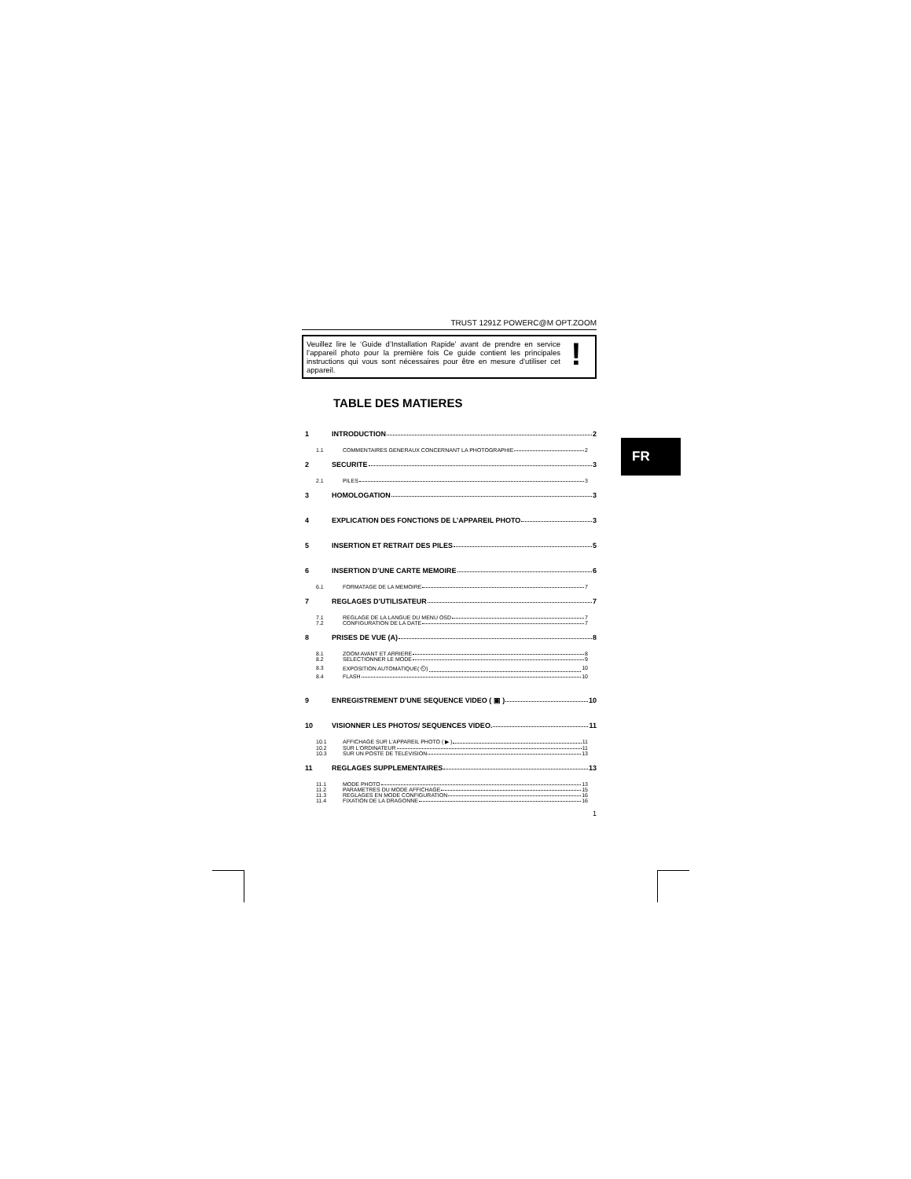TRUST 1291Z POWERC@M OPT.ZOOM
Veuillez lire le ‘Guide d’Installation Rapide’ avant de prendre en service l’appareil photo pour la première fois Ce guide contient les principales instructions qui vous sont nécessaires pour être en mesure d’utiliser cet appareil.
!
TABLE DES MATIERES
1 INTRODUCTION 2
1.1 COMMENTAIRES GENERAUX CONCERNANT LA PHOTOGRAPHIE 2
2 SECURITE 3
2.1 PILES 3
3 HOMOLOGATION 3
4 EXPLICATION DES FONCTIONS DE L’APPAREIL PHOTO 3
5 INSERTION ET RETRAIT DES PILES 5
6 INSERTION D’UNE CARTE MEMOIRE 6
6.1 FORMATAGE DE LA MEMOIRE 7
7 REGLAGES D’UTILISATEUR 7
7.1 REGLAGE DE LA LANGUE DU MENU OSD 7
7.2 CONFIGURATION DE LA DATE 7
8 PRISES DE VUE (A) 8
8.1 ZOOM AVANT ET ARRIERE 8
8.2 SELECTIONNER LE MODE 9
8.3 EXPOSITION AUTOMATIQUE( ⏲) 10
8.4 FLASH 10
9 ENREGISTREMENT D'UNE SEQUENCE VIDEO ( ▣ ) 10
10 VISIONNER LES PHOTOS/ SEQUENCES VIDEO. 11
10.1 AFFICHAGE SUR L’APPAREIL PHOTO ( ▶ ) 11
10.2 SUR L’ORDINATEUR 11
10.3 SUR UN POSTE DE TELEVISION 13
11 REGLAGES SUPPLEMENTAIRES 13
11.1 MODE PHOTO 13
11.2 PARAMETRES DU MODE AFFICHAGE 15
11.3 REGLAGES EN MODE CONFIGURATION 16
11.4 FIXATION DE LA DRAGONNE 16
1
FR